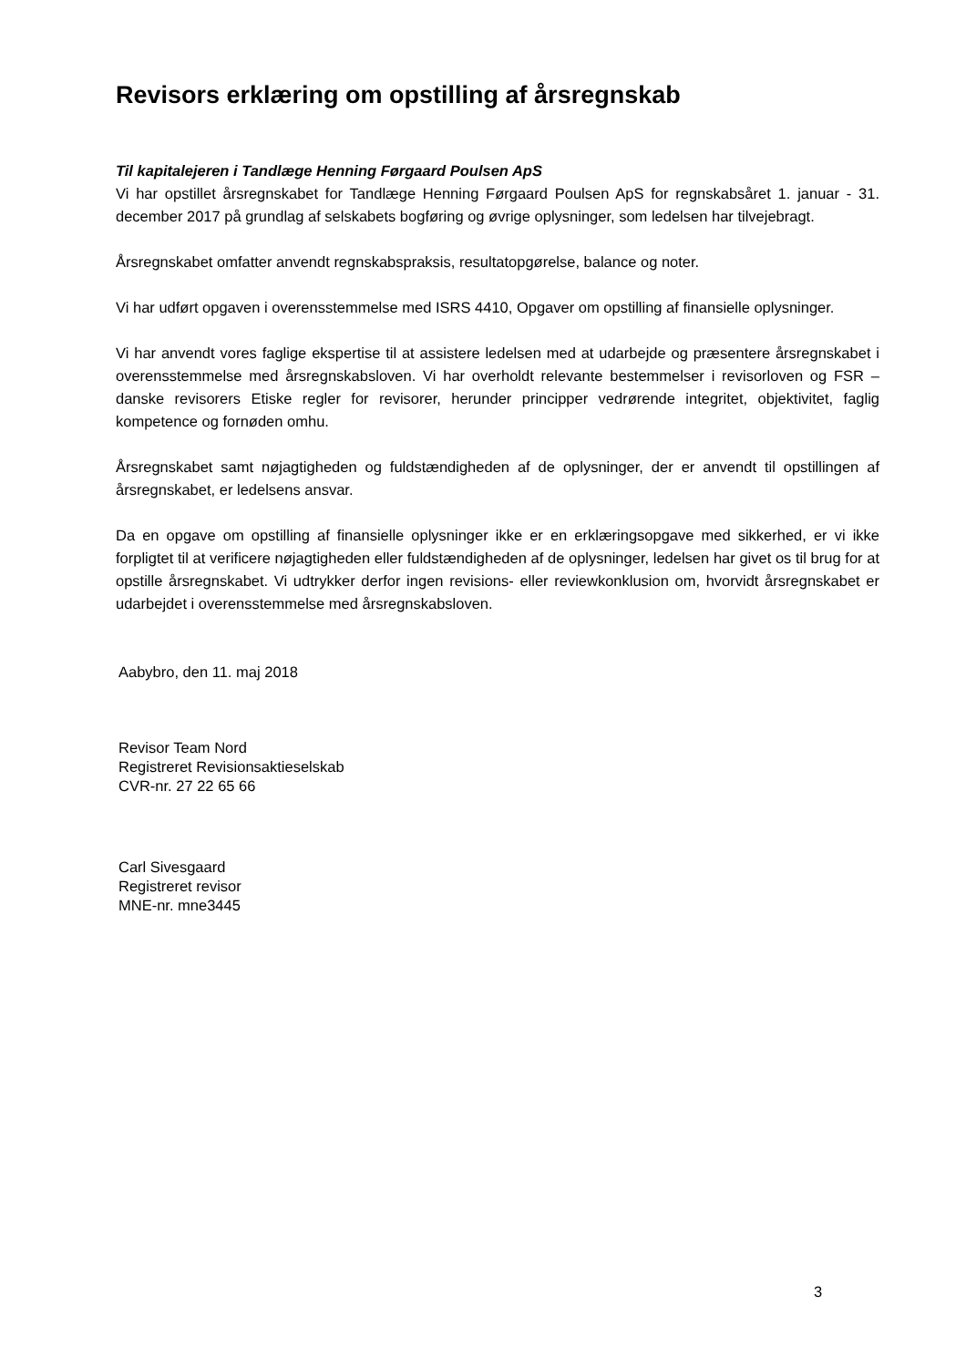Revisors erklæring om opstilling af årsregnskab
Til kapitalejeren i Tandlæge Henning Førgaard Poulsen ApS
Vi har opstillet årsregnskabet for Tandlæge Henning Førgaard Poulsen ApS for regnskabsåret 1. januar - 31. december 2017 på grundlag af selskabets bogføring og øvrige oplysninger, som ledelsen har tilvejebragt.
Årsregnskabet omfatter anvendt regnskabspraksis, resultatopgørelse, balance og noter.
Vi har udført opgaven i overensstemmelse med ISRS 4410, Opgaver om opstilling af finansielle oplysninger.
Vi har anvendt vores faglige ekspertise til at assistere ledelsen med at udarbejde og præsentere årsregnskabet i overensstemmelse med årsregnskabsloven. Vi har overholdt relevante bestemmelser i revisorloven og FSR – danske revisorers Etiske regler for revisorer, herunder principper vedrørende integritet, objektivitet, faglig kompetence og fornøden omhu.
Årsregnskabet samt nøjagtigheden og fuldstændigheden af de oplysninger, der er anvendt til opstillingen af årsregnskabet, er ledelsens ansvar.
Da en opgave om opstilling af finansielle oplysninger ikke er en erklæringsopgave med sikkerhed, er vi ikke forpligtet til at verificere nøjagtigheden eller fuldstændigheden af de oplysninger, ledelsen har givet os til brug for at opstille årsregnskabet. Vi udtrykker derfor ingen revisions- eller reviewkonklusion om, hvorvidt årsregnskabet er udarbejdet i overensstemmelse med årsregnskabsloven.
Aabybro, den 11. maj 2018
Revisor Team Nord
Registreret Revisionsaktieselskab
CVR-nr. 27 22 65 66
Carl Sivesgaard
Registreret revisor
MNE-nr. mne3445
3